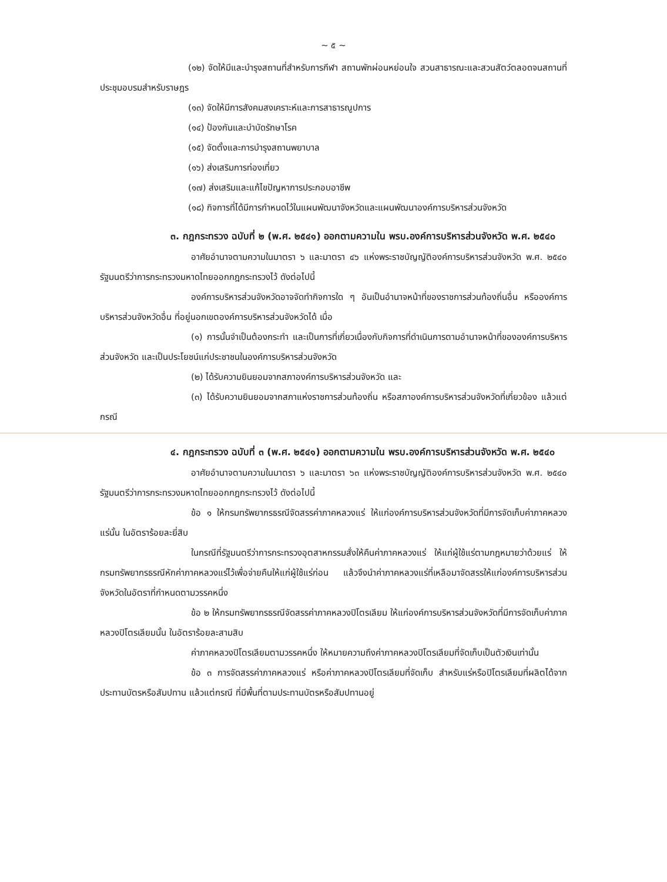~ ๕ ~
(๑๒) จัดให้มีและบำรุงสถานที่สำหรับการกีฬา สถานพักผ่อนหย่อนใจ สวนสาธารณะและสวนสัตว์ตลอดจนสถานที่ประชุมอบรมสำหรับราษฎร
(๑๓) จัดให้มีการสังคมสงเคราะห์และการสาธารณูปการ
(๑๔) ป้องกันและบำบัดรักษาโรค
(๑๕) จัดตั้งและการบำรุงสถานพยาบาล
(๑๖) ส่งเสริมการท่องเที่ยว
(๑๗) ส่งเสริมและแก้ไขปัญหาการประกอบอาชีพ
(๑๘) กิจการที่ได้มีการกำหนดไว้ในแผนพัฒนาจังหวัดและแผนพัฒนาองค์การบริหารส่วนจังหวัด
๓. กฎกระทรวง ฉบับที่ ๒ (พ.ศ. ๒๕๔๑) ออกตามความใน พรบ.องค์การบริหารส่วนจังหวัด พ.ศ. ๒๕๔๐
อาศัยอำนาจตามความในมาตรา ๖ และมาตรา ๔๖ แห่งพระราชบัญญัติองค์การบริหารส่วนจังหวัด พ.ศ. ๒๕๔๐ รัฐมนตรีว่าการกระทรวงมหาดไทยออกกฎกระทรวงไว้ ดังต่อไปนี้
องค์การบริหารส่วนจังหวัดอาจจัดทำกิจการใด ๆ อันเป็นอำนาจหน้าที่ของราชการส่วนท้องถิ่นอื่น หรือองค์การบริหารส่วนจังหวัดอื่น ที่อยู่นอกเขตองค์การบริหารส่วนจังหวัดได้ เมื่อ
(๑) การนั้นจำเป็นต้องกระทำ และเป็นการที่เกี่ยวเนื่องกับกิจการที่ดำเนินการตามอำนาจหน้าที่ขององค์การบริหารส่วนจังหวัด และเป็นประโยชน์แก่ประชาชนในองค์การบริหารส่วนจังหวัด
(๒) ได้รับความยินยอมจากสภาองค์การบริหารส่วนจังหวัด และ
(๓) ได้รับความยินยอมจากสภาแห่งราชการส่วนท้องถิ่น หรือสภาองค์การบริหารส่วนจังหวัดที่เกี่ยวข้อง แล้วแต่กรณี
๔. กฎกระทรวง ฉบับที่ ๓ (พ.ศ. ๒๕๔๑) ออกตามความใน พรบ.องค์การบริหารส่วนจังหวัด พ.ศ. ๒๕๔๐
อาศัยอำนาจตามความในมาตรา ๖ และมาตรา ๖๓ แห่งพระราชบัญญัติองค์การบริหารส่วนจังหวัด พ.ศ. ๒๕๔๐ รัฐมนตรีว่าการกระทรวงมหาดไทยออกกฎกระทรวงไว้ ดังต่อไปนี้
ข้อ ๑ ให้กรมทรัพยากรธรณีจัดสรรค่าภาคหลวงแร่ ให้แก่องค์การบริหารส่วนจังหวัดที่มีการจัดเก็บค่าภาคหลวงแร่นั้น ในอัตราร้อยละยี่สิบ
ในกรณีที่รัฐมนตรีว่าการกระทรวงอุตสาหกรรมสั่งให้คืนค่าภาคหลวงแร่ ให้แก่ผู้ใช้แร่ตามกฎหมายว่าด้วยแร่ ให้กรมทรัพยากรธรณีหักค่าภาคหลวงแร่ไว้เพื่อจ่ายคืนให้แก่ผู้ใช้แร่ก่อน แล้วจึงนำค่าภาคหลวงแร่ที่เหลือมาจัดสรรให้แก่องค์การบริหารส่วนจังหวัดในอัตราที่กำหนดตามวรรคหนึ่ง
ข้อ ๒ ให้กรมทรัพยากรธรณีจัดสรรค่าภาคหลวงปิโตรเลียม ให้แก่องค์การบริหารส่วนจังหวัดที่มีการจัดเก็บค่าภาคหลวงปิโตรเลียมนั้น ในอัตราร้อยละสามสิบ
ค่าภาคหลวงปิโตรเลียมตามวรรคหนึ่ง ให้หมายความถึงค่าภาคหลวงปิโตรเลียมที่จัดเก็บเป็นตัวเงินเท่านั้น
ข้อ ๓ การจัดสรรค่าภาคหลวงแร่ หรือค่าภาคหลวงปิโตรเลียมที่จัดเก็บ สำหรับแร่หรือปิโตรเลียมที่ผลิตได้จากประทานบัตรหรือสัมปทาน แล้วแต่กรณี ที่มีพื้นที่ตามประทานบัตรหรือสัมปทานอยู่